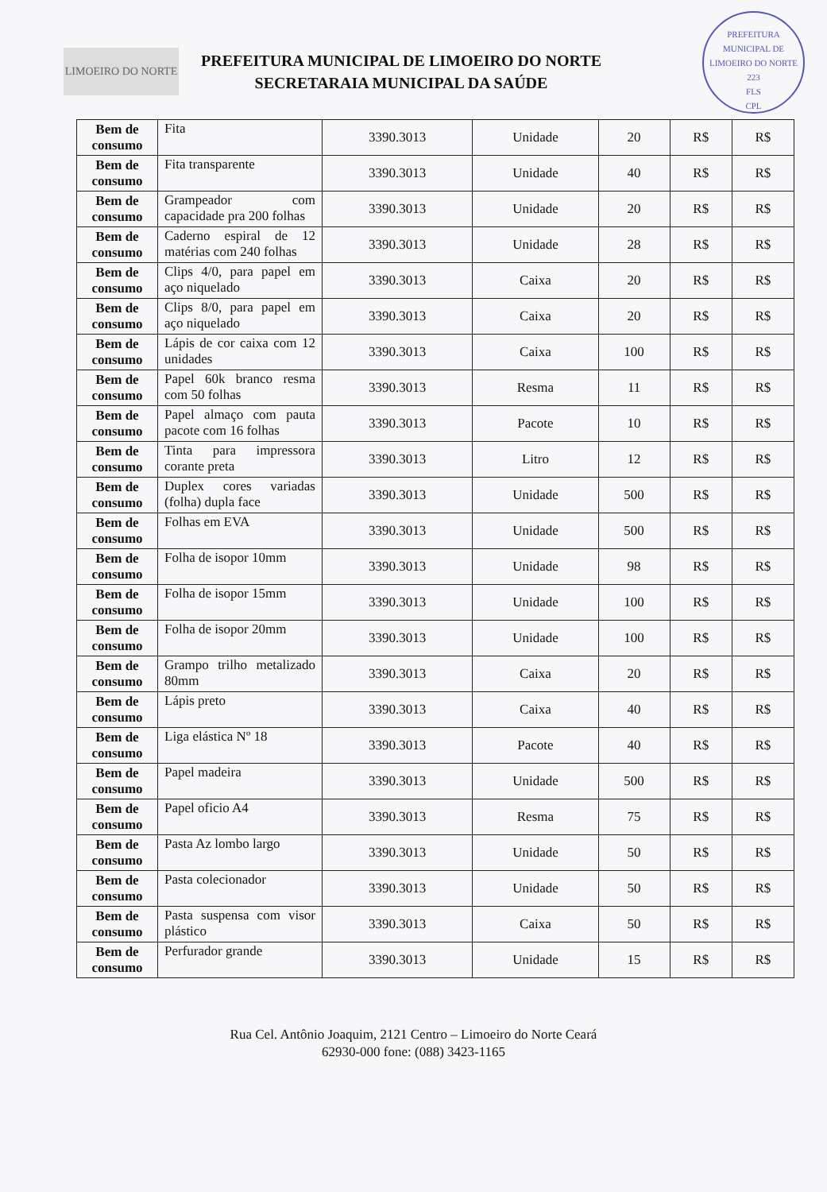LIMOEIRO DO NORTE
PREFEITURA MUNICIPAL DE LIMOEIRO DO NORTE
SECRETARAIA MUNICIPAL DA SAÚDE
PREFEITURA MUNICIPAL DE LIMOEIRO DO NORTE
223
FLS
CPL
| Bem de consumo | Fita | 3390.3013 | Unidade | 20 | R$ | R$ |
| Bem de consumo | Fita transparente | 3390.3013 | Unidade | 40 | R$ | R$ |
| Bem de consumo | Grampeador com capacidade pra 200 folhas | 3390.3013 | Unidade | 20 | R$ | R$ |
| Bem de consumo | Caderno espiral de 12 matérias com 240 folhas | 3390.3013 | Unidade | 28 | R$ | R$ |
| Bem de consumo | Clips 4/0, para papel em aço niquelado | 3390.3013 | Caixa | 20 | R$ | R$ |
| Bem de consumo | Clips 8/0, para papel em aço niquelado | 3390.3013 | Caixa | 20 | R$ | R$ |
| Bem de consumo | Lápis de cor caixa com 12 unidades | 3390.3013 | Caixa | 100 | R$ | R$ |
| Bem de consumo | Papel 60k branco resma com 50 folhas | 3390.3013 | Resma | 11 | R$ | R$ |
| Bem de consumo | Papel almaço com pauta pacote com 16 folhas | 3390.3013 | Pacote | 10 | R$ | R$ |
| Bem de consumo | Tinta para impressora corante preta | 3390.3013 | Litro | 12 | R$ | R$ |
| Bem de consumo | Duplex cores variadas (folha) dupla face | 3390.3013 | Unidade | 500 | R$ | R$ |
| Bem de consumo | Folhas em EVA | 3390.3013 | Unidade | 500 | R$ | R$ |
| Bem de consumo | Folha de isopor 10mm | 3390.3013 | Unidade | 98 | R$ | R$ |
| Bem de consumo | Folha de isopor 15mm | 3390.3013 | Unidade | 100 | R$ | R$ |
| Bem de consumo | Folha de isopor 20mm | 3390.3013 | Unidade | 100 | R$ | R$ |
| Bem de consumo | Grampo trilho metalizado 80mm | 3390.3013 | Caixa | 20 | R$ | R$ |
| Bem de consumo | Lápis preto | 3390.3013 | Caixa | 40 | R$ | R$ |
| Bem de consumo | Liga elástica Nº 18 | 3390.3013 | Pacote | 40 | R$ | R$ |
| Bem de consumo | Papel madeira | 3390.3013 | Unidade | 500 | R$ | R$ |
| Bem de consumo | Papel oficio A4 | 3390.3013 | Resma | 75 | R$ | R$ |
| Bem de consumo | Pasta Az lombo largo | 3390.3013 | Unidade | 50 | R$ | R$ |
| Bem de consumo | Pasta colecionador | 3390.3013 | Unidade | 50 | R$ | R$ |
| Bem de consumo | Pasta suspensa com visor plástico | 3390.3013 | Caixa | 50 | R$ | R$ |
| Bem de consumo | Perfurador grande | 3390.3013 | Unidade | 15 | R$ | R$ |
Rua Cel. Antônio Joaquim, 2121 Centro – Limoeiro do Norte Ceará
62930-000 fone: (088) 3423-1165